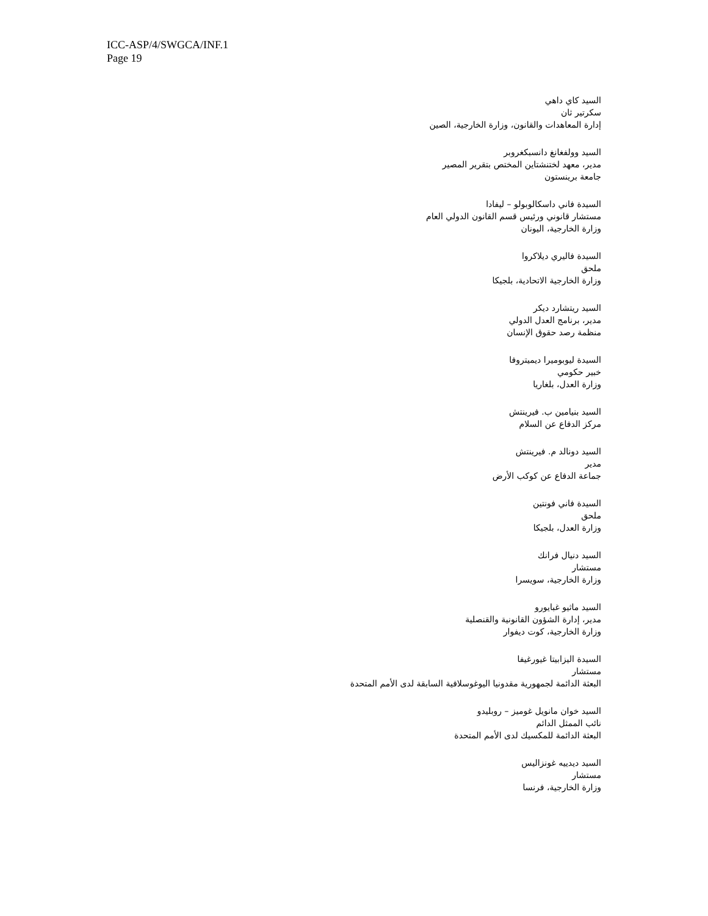ICC-ASP/4/SWGCA/INF.1
Page 19
السيد كاي داهي
سكرتير ثان
إدارة المعاهدات والقانون، وزارة الخارجية، الصين
السيد وولفغانغ دانسبكغروبر
مدير، معهد لختنشتاين المختص بتقرير المصير
جامعة برينستون
السيدة فاني داسكالوبولو – ليفادا
مستشار قانوني ورئيس قسم القانون الدولي العام
وزارة الخارجية، اليونان
السيدة فاليري ديلاكروا
ملحق
وزارة الخارجية الاتحادية، بلجيكا
السيد ريتشارد ديكر
مدير، برنامج العدل الدولي
منظمة رصد حقوق الإنسان
السيدة ليوبوميرا ديميتروفا
خبير حكومي
وزارة العدل، بلغاريا
السيد بنيامين ب. فيرينتش
مركز الدفاع عن السلام
السيد دونالد م. فيرينتش
مدير
جماعة الدفاع عن كوكب الأرض
السيدة فاني فونتين
ملحق
وزارة العدل، بلجيكا
السيد دنيال فرانك
مستشار
وزارة الخارجية، سويسرا
السيد ماثيو غبايورو
مدير، إدارة الشؤون القانونية والقنصلية
وزارة الخارجية، كوت ديفوار
السيدة اليزابيتا غيورغيفا
مستشار
البعثة الدائمة لجمهورية مقدونيا اليوغوسلافية السابقة لدى الأمم المتحدة
السيد خوان مانويل غوميز – روبليدو
نائب الممثل الدائم
البعثة الدائمة للمكسيك لدى الأمم المتحدة
السيد ديدييه غونزاليس
مستشار
وزارة الخارجية، فرنسا